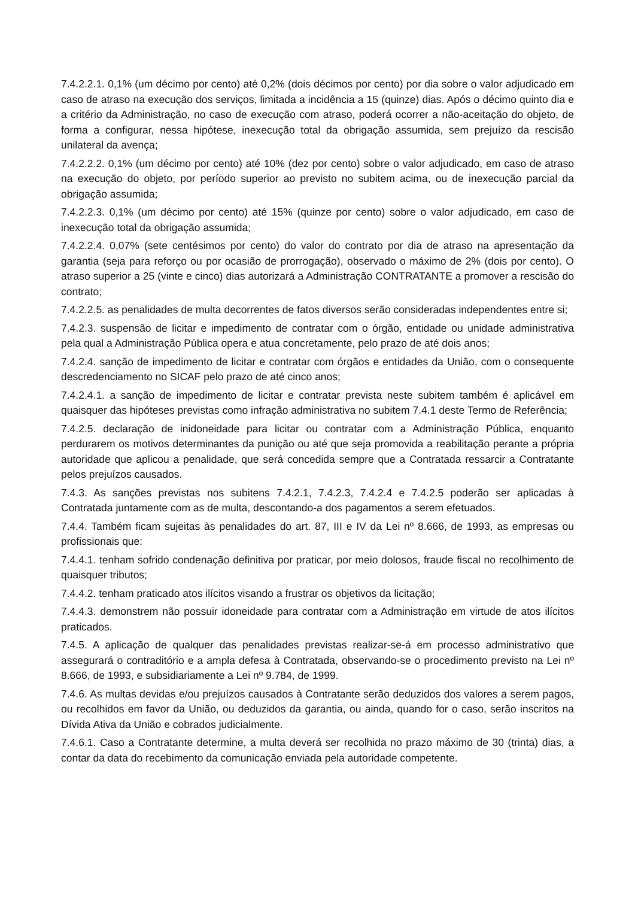7.4.2.2.1. 0,1% (um décimo por cento) até 0,2% (dois décimos por cento) por dia sobre o valor adjudicado em caso de atraso na execução dos serviços, limitada a incidência a 15 (quinze) dias. Após o décimo quinto dia e a critério da Administração, no caso de execução com atraso, poderá ocorrer a não-aceitação do objeto, de forma a configurar, nessa hipótese, inexecução total da obrigação assumida, sem prejuízo da rescisão unilateral da avença;
7.4.2.2.2. 0,1% (um décimo por cento) até 10% (dez por cento) sobre o valor adjudicado, em caso de atraso na execução do objeto, por período superior ao previsto no subitem acima, ou de inexecução parcial da obrigação assumida;
7.4.2.2.3. 0,1% (um décimo por cento) até 15% (quinze por cento) sobre o valor adjudicado, em caso de inexecução total da obrigação assumida;
7.4.2.2.4. 0,07% (sete centésimos por cento) do valor do contrato por dia de atraso na apresentação da garantia (seja para reforço ou por ocasião de prorrogação), observado o máximo de 2% (dois por cento). O atraso superior a 25 (vinte e cinco) dias autorizará a Administração CONTRATANTE a promover a rescisão do contrato;
7.4.2.2.5. as penalidades de multa decorrentes de fatos diversos serão consideradas independentes entre si;
7.4.2.3. suspensão de licitar e impedimento de contratar com o órgão, entidade ou unidade administrativa pela qual a Administração Pública opera e atua concretamente, pelo prazo de até dois anos;
7.4.2.4. sanção de impedimento de licitar e contratar com órgãos e entidades da União, com o consequente descredenciamento no SICAF pelo prazo de até cinco anos;
7.4.2.4.1. a sanção de impedimento de licitar e contratar prevista neste subitem também é aplicável em quaisquer das hipóteses previstas como infração administrativa no subitem 7.4.1 deste Termo de Referência;
7.4.2.5. declaração de inidoneidade para licitar ou contratar com a Administração Pública, enquanto perdurarem os motivos determinantes da punição ou até que seja promovida a reabilitação perante a própria autoridade que aplicou a penalidade, que será concedida sempre que a Contratada ressarcir a Contratante pelos prejuízos causados.
7.4.3. As sanções previstas nos subitens 7.4.2.1, 7.4.2.3, 7.4.2.4 e 7.4.2.5 poderão ser aplicadas à Contratada juntamente com as de multa, descontando-a dos pagamentos a serem efetuados.
7.4.4. Também ficam sujeitas às penalidades do art. 87, III e IV da Lei nº 8.666, de 1993, as empresas ou profissionais que:
7.4.4.1. tenham sofrido condenação definitiva por praticar, por meio dolosos, fraude fiscal no recolhimento de quaisquer tributos;
7.4.4.2. tenham praticado atos ilícitos visando a frustrar os objetivos da licitação;
7.4.4.3. demonstrem não possuir idoneidade para contratar com a Administração em virtude de atos ilícitos praticados.
7.4.5. A aplicação de qualquer das penalidades previstas realizar-se-á em processo administrativo que assegurará o contraditório e a ampla defesa à Contratada, observando-se o procedimento previsto na Lei nº 8.666, de 1993, e subsidiariamente a Lei nº 9.784, de 1999.
7.4.6. As multas devidas e/ou prejuízos causados à Contratante serão deduzidos dos valores a serem pagos, ou recolhidos em favor da União, ou deduzidos da garantia, ou ainda, quando for o caso, serão inscritos na Dívida Ativa da União e cobrados judicialmente.
7.4.6.1. Caso a Contratante determine, a multa deverá ser recolhida no prazo máximo de 30 (trinta) dias, a contar da data do recebimento da comunicação enviada pela autoridade competente.